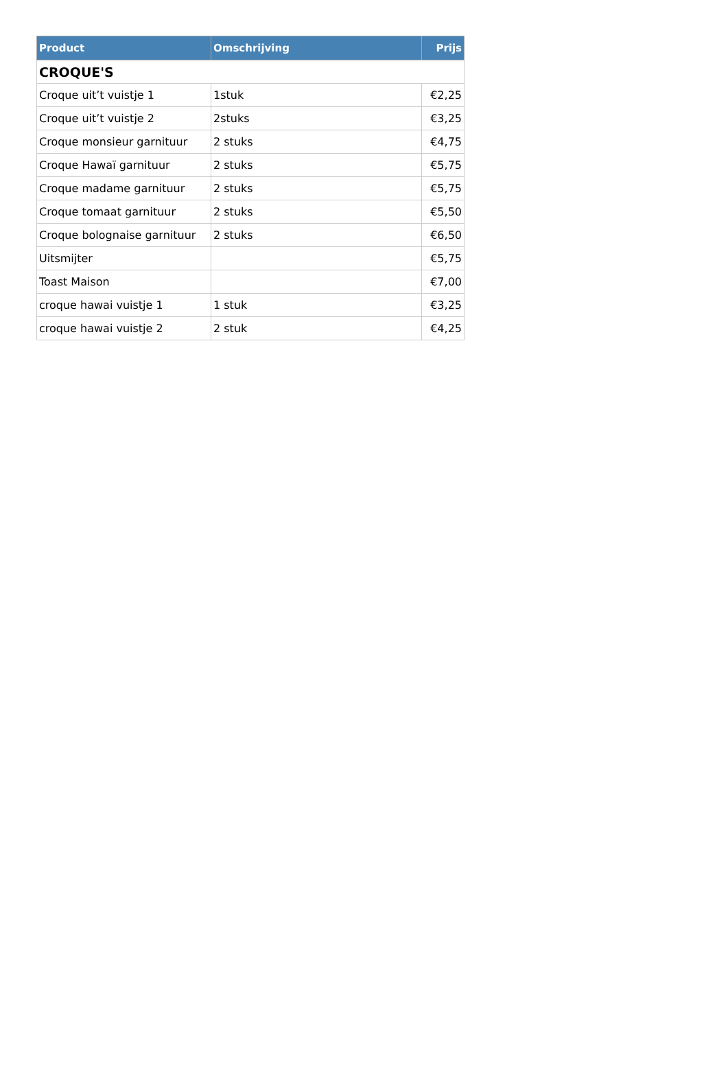| Product | Omschrijving | Prijs |
| --- | --- | --- |
| CROQUE'S | | |
| Croque uit’t vuistje 1 | 1stuk | €2,25 |
| Croque uit’t vuistje 2 | 2stuks | €3,25 |
| Croque monsieur garnituur | 2 stuks | €4,75 |
| Croque Hawaï garnituur | 2 stuks | €5,75 |
| Croque madame garnituur | 2 stuks | €5,75 |
| Croque tomaat garnituur | 2 stuks | €5,50 |
| Croque bolognaise garnituur | 2 stuks | €6,50 |
| Uitsmijter | | €5,75 |
| Toast Maison | | €7,00 |
| croque hawai vuistje 1 | 1 stuk | €3,25 |
| croque hawai vuistje 2 | 2 stuk | €4,25 |